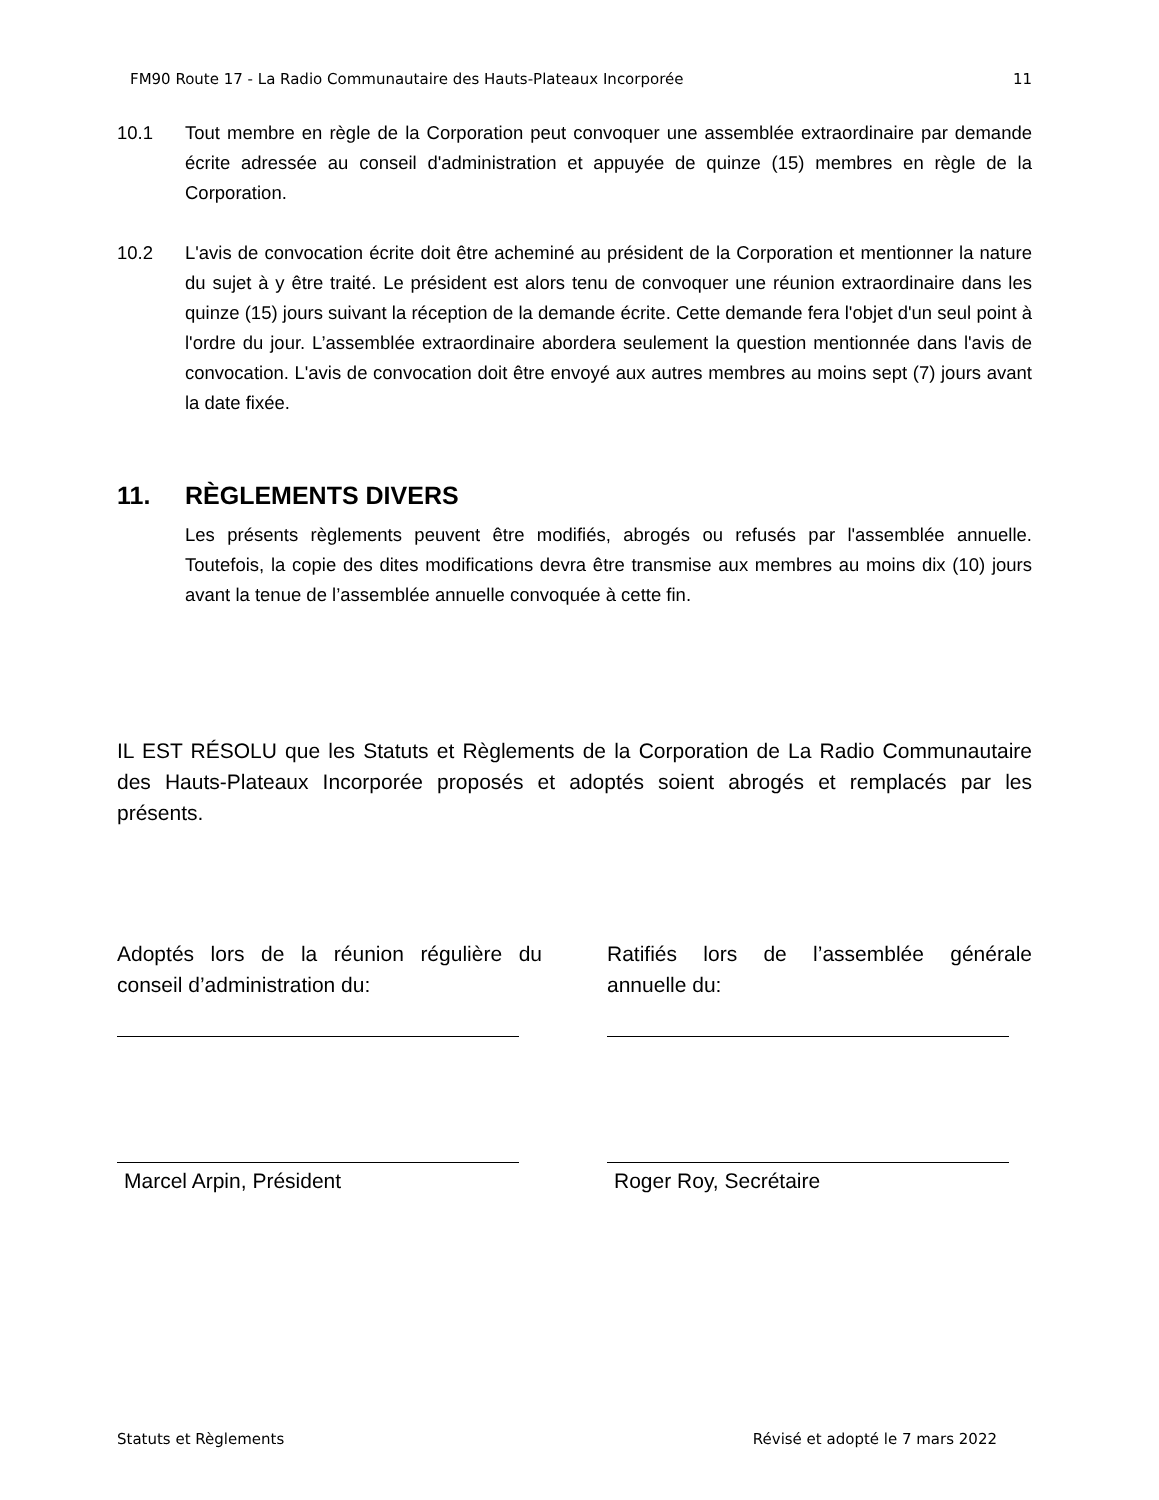FM90 Route 17 - La Radio Communautaire des Hauts-Plateaux Incorporée 11
10.1 Tout membre en règle de la Corporation peut convoquer une assemblée extraordinaire par demande écrite adressée au conseil d'administration et appuyée de quinze (15) membres en règle de la Corporation.
10.2 L'avis de convocation écrite doit être acheminé au président de la Corporation et mentionner la nature du sujet à y être traité. Le président est alors tenu de convoquer une réunion extraordinaire dans les quinze (15) jours suivant la réception de la demande écrite. Cette demande fera l'objet d'un seul point à l'ordre du jour. L’assemblée extraordinaire abordera seulement la question mentionnée dans l'avis de convocation. L'avis de convocation doit être envoyé aux autres membres au moins sept (7) jours avant la date fixée.
11. RÈGLEMENTS DIVERS
Les présents règlements peuvent être modifiés, abrogés ou refusés par l'assemblée annuelle. Toutefois, la copie des dites modifications devra être transmise aux membres au moins dix (10) jours avant la tenue de l’assemblée annuelle convoquée à cette fin.
IL EST RÉSOLU que les Statuts et Règlements de la Corporation de La Radio Communautaire des Hauts-Plateaux Incorporée proposés et adoptés soient abrogés et remplacés par les présents.
Adoptés lors de la réunion régulière du conseil d’administration du:
Marcel Arpin, Président
Ratifiés lors de l’assemblée générale annuelle du:
Roger Roy, Secrétaire
Statuts et Règlements Révisé et adopté le 7 mars 2022